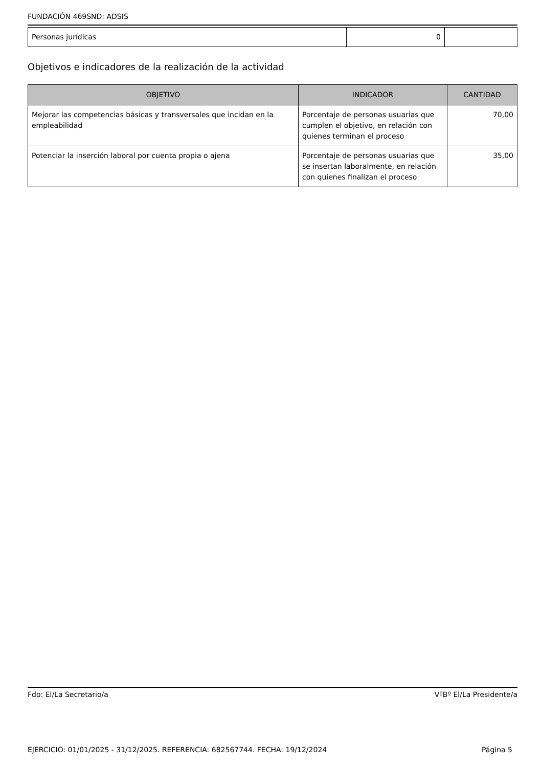FUNDACIÓN 469SND: ADSIS
| Personas jurídicas | 0 | |
Objetivos e indicadores de la realización de la actividad
| OBJETIVO | INDICADOR | CANTIDAD |
| --- | --- | --- |
| Mejorar las competencias básicas y transversales que incidan en la empleabilidad | Porcentaje de personas usuarias que cumplen el objetivo, en relación con quienes terminan el proceso | 70,00 |
| Potenciar la inserción laboral por cuenta propia o ajena | Porcentaje de personas usuarias que se insertan laboralmente, en relación con quienes finalizan el proceso | 35,00 |
Fdo: El/La Secretario/a VºBº El/La Presidente/a
EJERCICIO: 01/01/2025 - 31/12/2025. REFERENCIA: 682567744. FECHA: 19/12/2024 Página 5